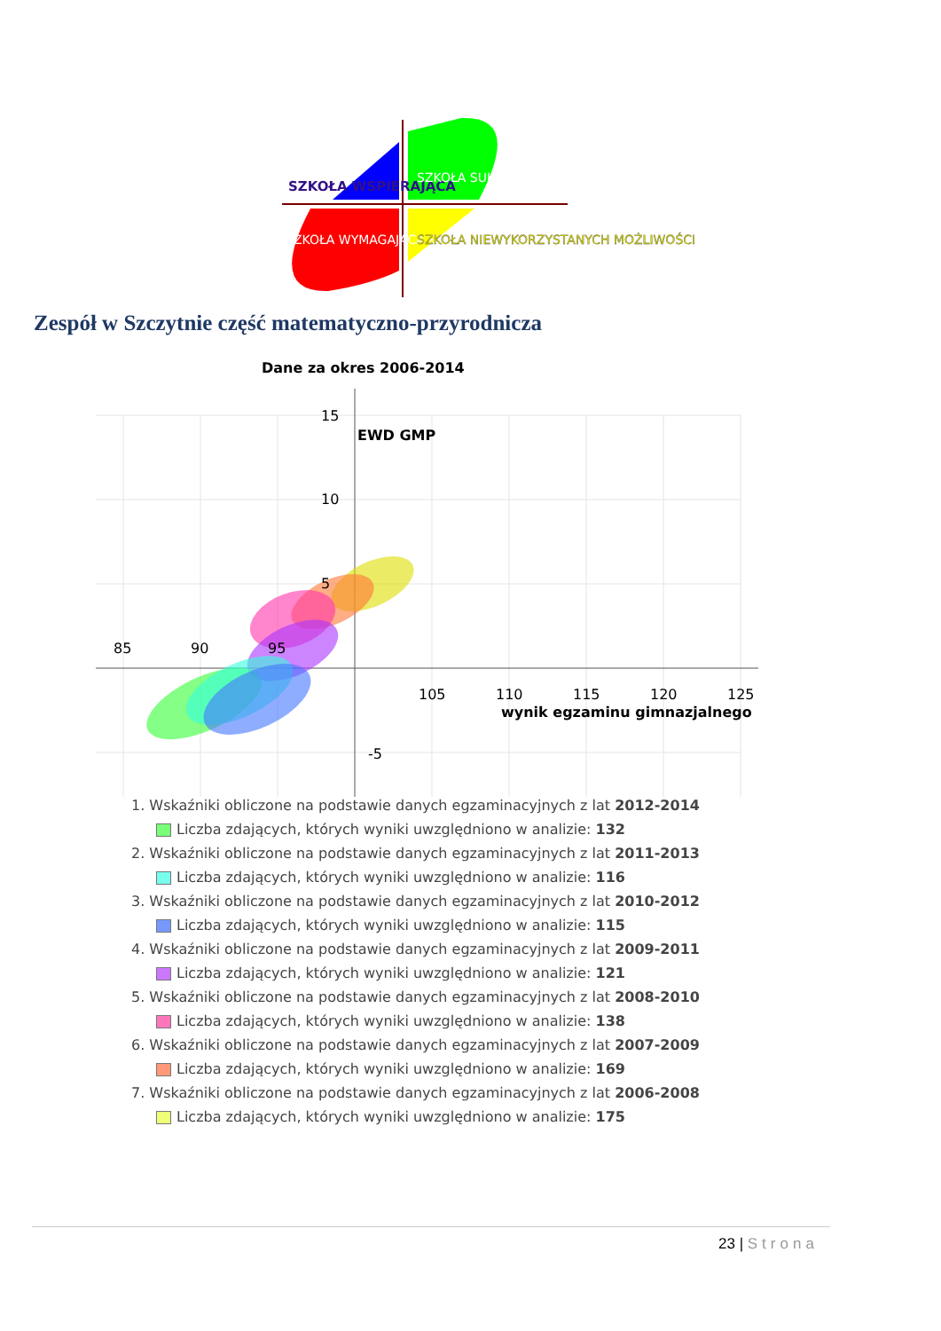SZKOŁA WSPIERAJĄCA
SZKOŁA SUKCESU
SZKOŁA WYMAGAJĄCA POMOCY
SZKOŁA NIEWYKORZYSTANYCH MOŻLIWOŚCI
Zespół w Szczytnie część matematyczno-przyrodnicza
Dane za okres 2006-2014
15
10
5
-5
85
90
95
105
110
115
120
125
EWD GMP
wynik egzaminu gimnazjalnego
1. Wskaźniki obliczone na podstawie danych egzaminacyjnych z lat 2012-2014
Liczba zdających, których wyniki uwzględniono w analizie: 132
2. Wskaźniki obliczone na podstawie danych egzaminacyjnych z lat 2011-2013
Liczba zdających, których wyniki uwzględniono w analizie: 116
3. Wskaźniki obliczone na podstawie danych egzaminacyjnych z lat 2010-2012
Liczba zdających, których wyniki uwzględniono w analizie: 115
4. Wskaźniki obliczone na podstawie danych egzaminacyjnych z lat 2009-2011
Liczba zdających, których wyniki uwzględniono w analizie: 121
5. Wskaźniki obliczone na podstawie danych egzaminacyjnych z lat 2008-2010
Liczba zdających, których wyniki uwzględniono w analizie: 138
6. Wskaźniki obliczone na podstawie danych egzaminacyjnych z lat 2007-2009
Liczba zdających, których wyniki uwzględniono w analizie: 169
7. Wskaźniki obliczone na podstawie danych egzaminacyjnych z lat 2006-2008
Liczba zdających, których wyniki uwzględniono w analizie: 175
23 | Strona